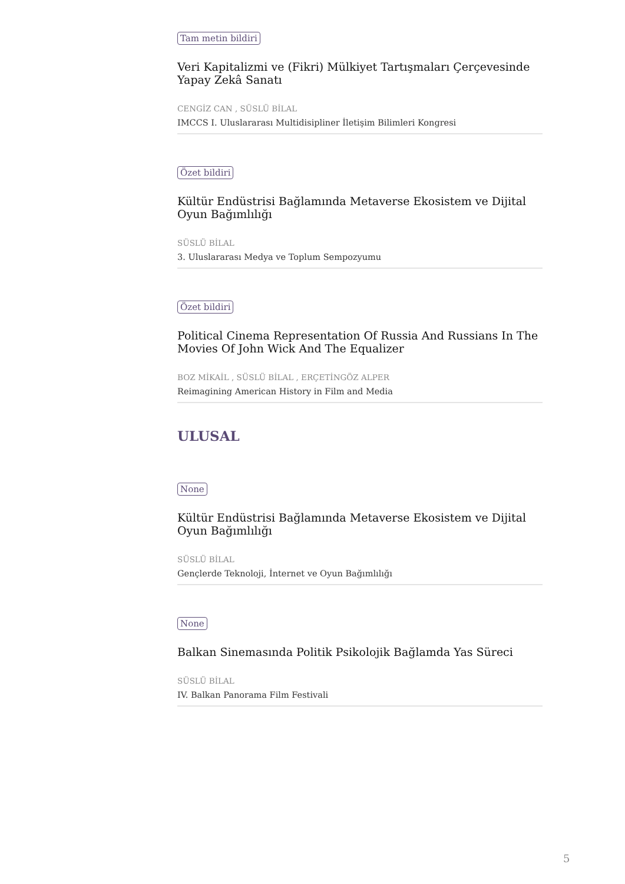Tam metin bildiri
Veri Kapitalizmi ve (Fikri) Mülkiyet Tartışmaları Çerçevesinde Yapay Zekâ Sanatı
CENGİZ CAN , SÜSLÜ BİLAL
IMCCS I. Uluslararası Multidisipliner İletişim Bilimleri Kongresi
Özet bildiri
Kültür Endüstrisi Bağlamında Metaverse Ekosistem ve Dijital Oyun Bağımlılığı
SÜSLÜ BİLAL
3. Uluslararası Medya ve Toplum Sempozyumu
Özet bildiri
Political Cinema Representation Of Russia And Russians In The Movies Of John Wick And The Equalizer
BOZ MİKAİL , SÜSLÜ BİLAL , ERÇETİNGÖZ ALPER
Reimagining American History in Film and Media
ULUSAL
None
Kültür Endüstrisi Bağlamında Metaverse Ekosistem ve Dijital Oyun Bağımlılığı
SÜSLÜ BİLAL
Gençlerde Teknoloji, İnternet ve Oyun Bağımlılığı
None
Balkan Sinemasında Politik Psikolojik Bağlamda Yas Süreci
SÜSLÜ BİLAL
IV. Balkan Panorama Film Festivali
5